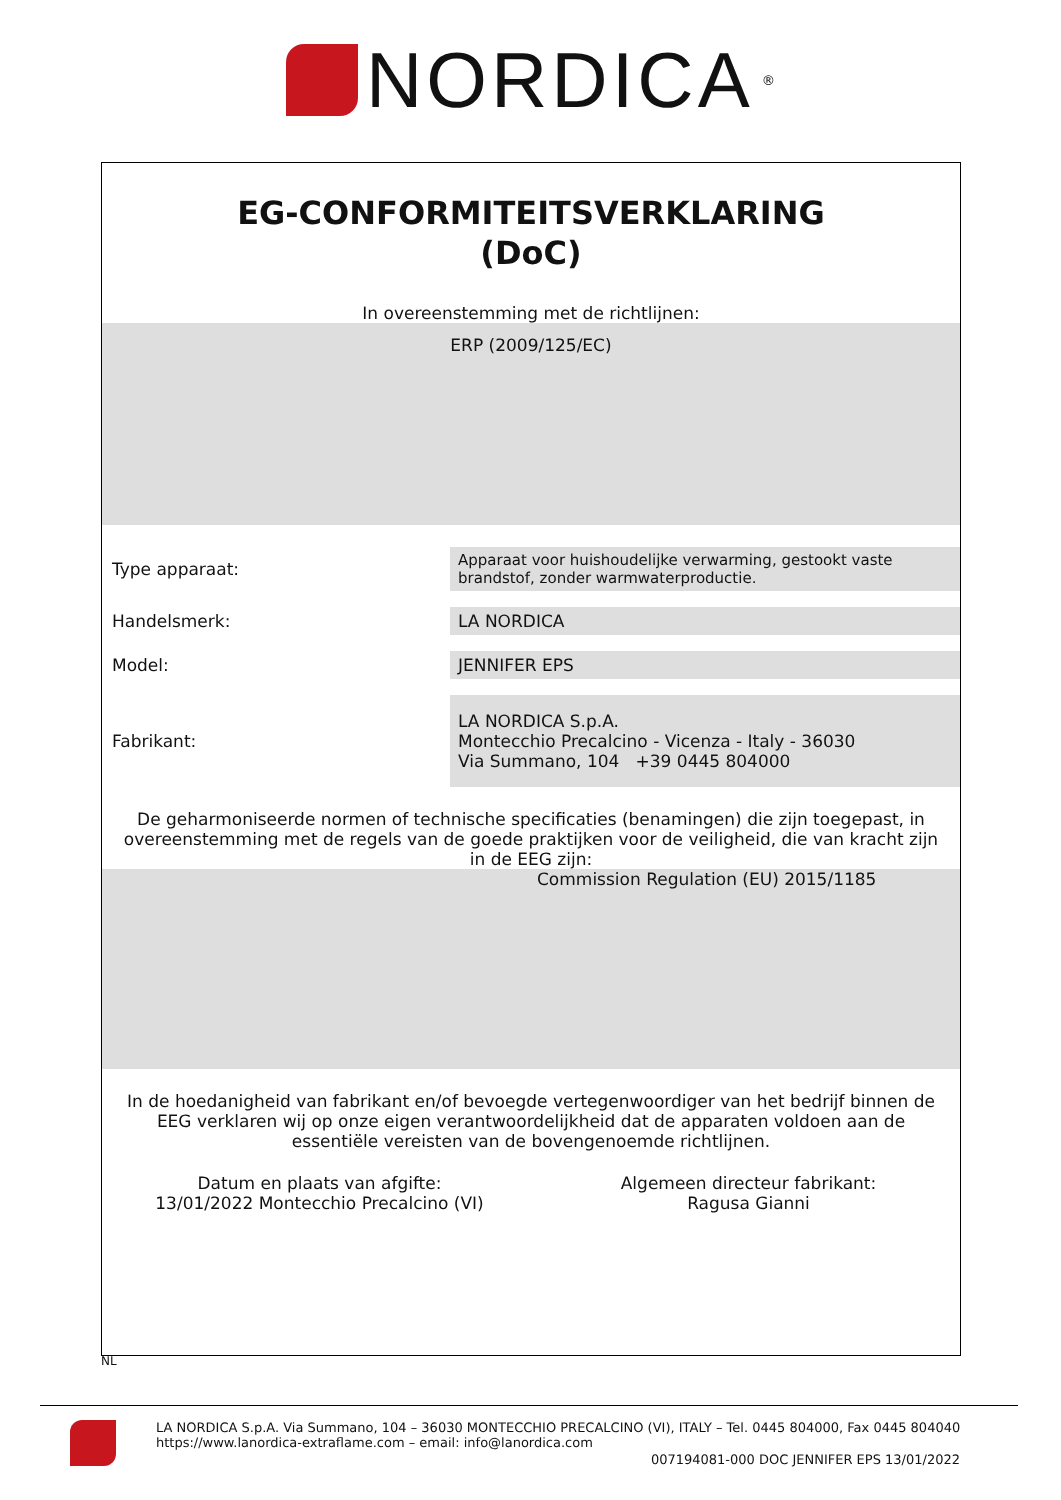NORDICA
<sup>®</sup>
EG-CONFORMITEITSVERKLARING
(DoC)
In overeenstemming met de richtlijnen:
ERP (2009/125/EC)
Type apparaat:
Apparaat voor huishoudelijke verwarming, gestookt vaste brandstof, zonder warmwaterproductie.
Handelsmerk:
LA NORDICA
Model:
JENNIFER EPS
Fabrikant:
LA NORDICA S.p.A.
Montecchio Precalcino - Vicenza - Italy - 36030
Via Summano, 104 +39 0445 804000
De geharmoniseerde normen of technische specificaties (benamingen) die zijn toegepast, in overeenstemming met de regels van de goede praktijken voor de veiligheid, die van kracht zijn in de EEG zijn:
Commission Regulation (EU) 2015/1185
In de hoedanigheid van fabrikant en/of bevoegde vertegenwoordiger van het bedrijf binnen de EEG verklaren wij op onze eigen verantwoordelijkheid dat de apparaten voldoen aan de essentiële vereisten van de bovengenoemde richtlijnen.
Datum en plaats van afgifte:
13/01/2022 Montecchio Precalcino (VI)
Algemeen directeur fabrikant:
Ragusa Gianni
NL
LA NORDICA S.p.A. Via Summano, 104 – 36030 MONTECCHIO PRECALCINO (VI), ITALY – Tel. 0445 804000, Fax 0445 804040
https://www.lanordica-extraflame.com – email: info@lanordica.com
007194081-000 DOC JENNIFER EPS 13/01/2022